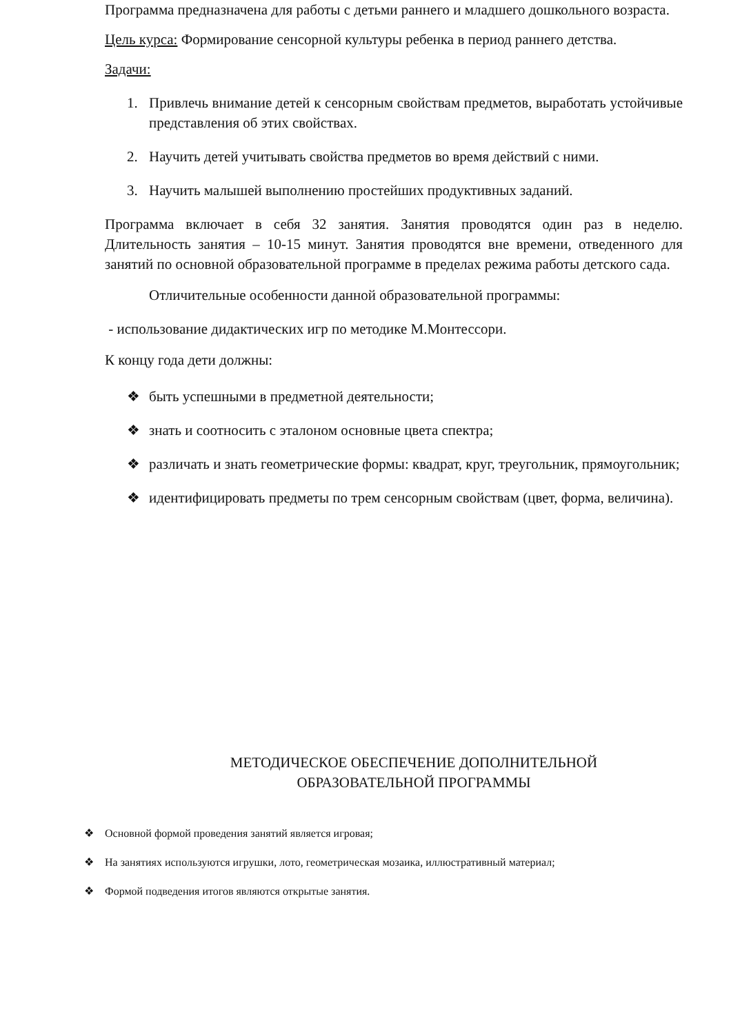Программа предназначена для работы с детьми раннего и младшего дошкольного возраста.
Цель курса: Формирование сенсорной культуры ребенка в период раннего детства.
Задачи:
1. Привлечь внимание детей к сенсорным свойствам предметов, выработать устойчивые представления об этих свойствах.
2. Научить детей учитывать свойства предметов во время действий с ними.
3. Научить малышей выполнению простейших продуктивных заданий.
Программа включает в себя 32 занятия. Занятия проводятся один раз в неделю. Длительность занятия – 10-15 минут. Занятия проводятся вне времени, отведенного для занятий по основной образовательной программе в пределах режима работы детского сада.
Отличительные особенности данной образовательной программы:
- использование дидактических игр по методике М.Монтессори.
К концу года дети должны:
❖ быть успешными в предметной деятельности;
❖ знать и соотносить с эталоном основные цвета спектра;
❖ различать и знать геометрические формы: квадрат, круг, треугольник, прямоугольник;
❖ идентифицировать предметы по трем сенсорным свойствам (цвет, форма, величина).
МЕТОДИЧЕСКОЕ ОБЕСПЕЧЕНИЕ ДОПОЛНИТЕЛЬНОЙ ОБРАЗОВАТЕЛЬНОЙ ПРОГРАММЫ
❖ Основной формой проведения занятий является игровая;
❖ На занятиях используются игрушки, лото, геометрическая мозаика, иллюстративный материал;
❖ Формой подведения итогов являются открытые занятия.